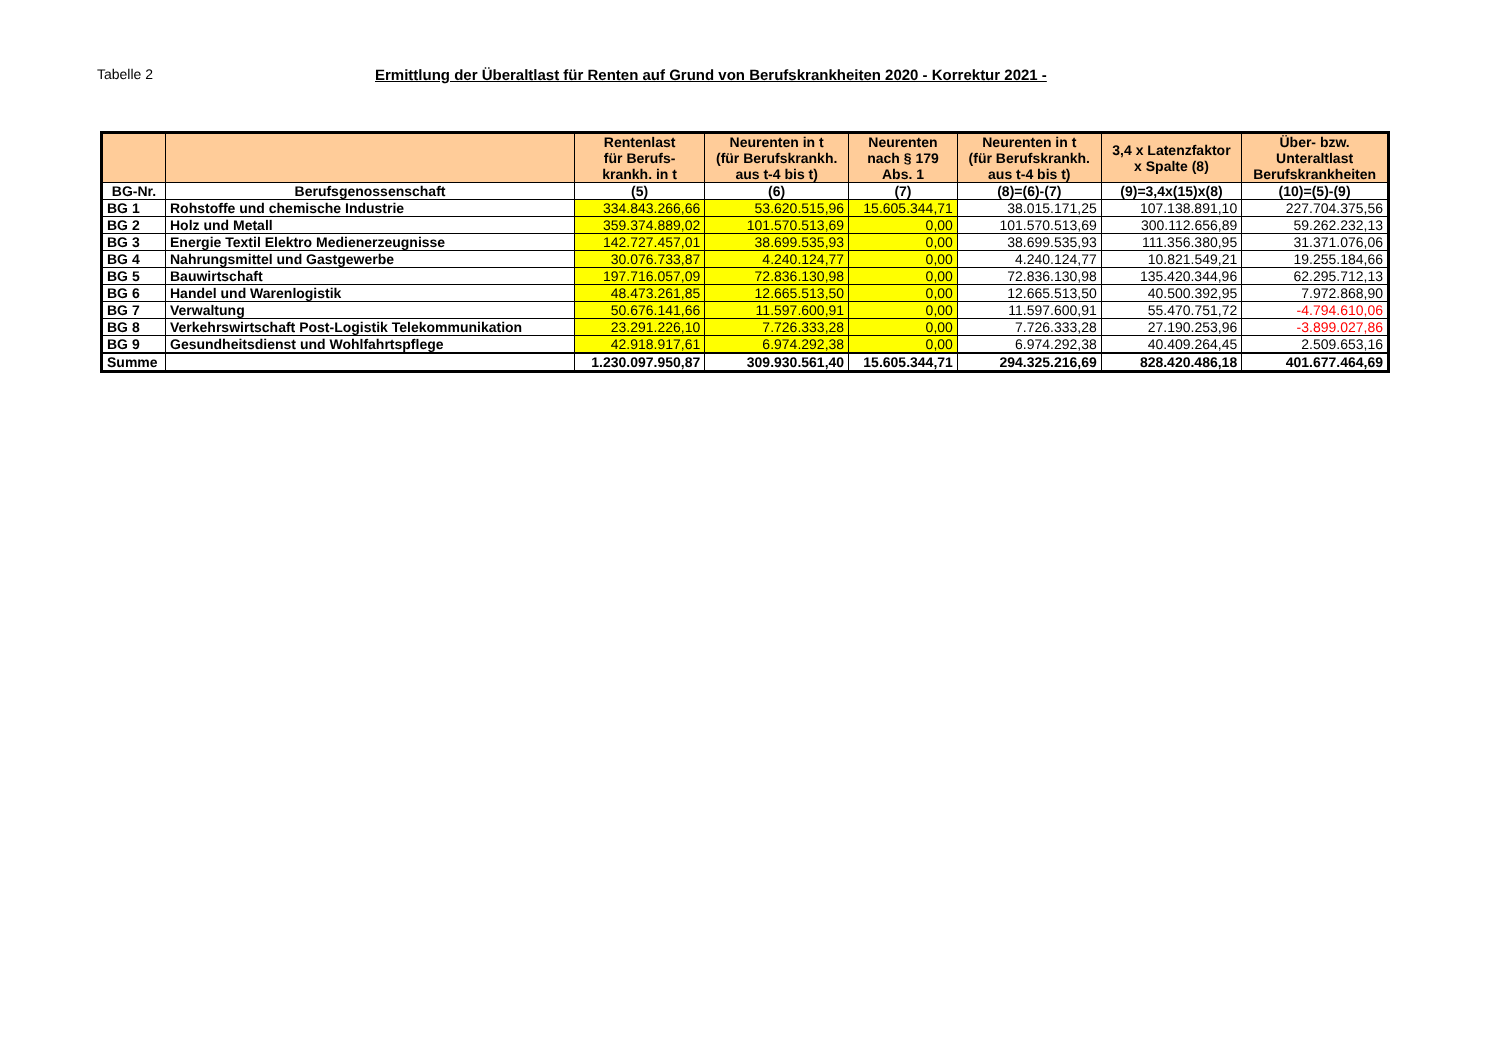Tabelle 2 Ermittlung der Überaltlast für Renten auf Grund von Berufskrankheiten 2020 - Korrektur 2021 -
| | | Rentenlast für Berufs- krankh. in t | Neurenten in t (für Berufskrankh. aus t-4 bis t) | Neurenten nach § 179 Abs. 1 | Neurenten in t (für Berufskrankh. aus t-4 bis t) | 3,4 x Latenzfaktor x Spalte (8) | Über- bzw. Unteraltlast Berufskrankheiten |
| --- | --- | --- | --- | --- | --- | --- | --- |
| BG-Nr. | Berufsgenossenschaft | (5) | (6) | (7) | (8)=(6)-(7) | (9)=3,4x(15)x(8) | (10)=(5)-(9) |
| BG 1 | Rohstoffe und chemische Industrie | 334.843.266,66 | 53.620.515,96 | 15.605.344,71 | 38.015.171,25 | 107.138.891,10 | 227.704.375,56 |
| BG 2 | Holz und Metall | 359.374.889,02 | 101.570.513,69 | 0,00 | 101.570.513,69 | 300.112.656,89 | 59.262.232,13 |
| BG 3 | Energie Textil Elektro Medienerzeugnisse | 142.727.457,01 | 38.699.535,93 | 0,00 | 38.699.535,93 | 111.356.380,95 | 31.371.076,06 |
| BG 4 | Nahrungsmittel und Gastgewerbe | 30.076.733,87 | 4.240.124,77 | 0,00 | 4.240.124,77 | 10.821.549,21 | 19.255.184,66 |
| BG 5 | Bauwirtschaft | 197.716.057,09 | 72.836.130,98 | 0,00 | 72.836.130,98 | 135.420.344,96 | 62.295.712,13 |
| BG 6 | Handel und Warenlogistik | 48.473.261,85 | 12.665.513,50 | 0,00 | 12.665.513,50 | 40.500.392,95 | 7.972.868,90 |
| BG 7 | Verwaltung | 50.676.141,66 | 11.597.600,91 | 0,00 | 11.597.600,91 | 55.470.751,72 | -4.794.610,06 |
| BG 8 | Verkehrswirtschaft Post-Logistik Telekommunikation | 23.291.226,10 | 7.726.333,28 | 0,00 | 7.726.333,28 | 27.190.253,96 | -3.899.027,86 |
| BG 9 | Gesundheitsdienst und Wohlfahrtspflege | 42.918.917,61 | 6.974.292,38 | 0,00 | 6.974.292,38 | 40.409.264,45 | 2.509.653,16 |
| Summe | | 1.230.097.950,87 | 309.930.561,40 | 15.605.344,71 | 294.325.216,69 | 828.420.486,18 | 401.677.464,69 |